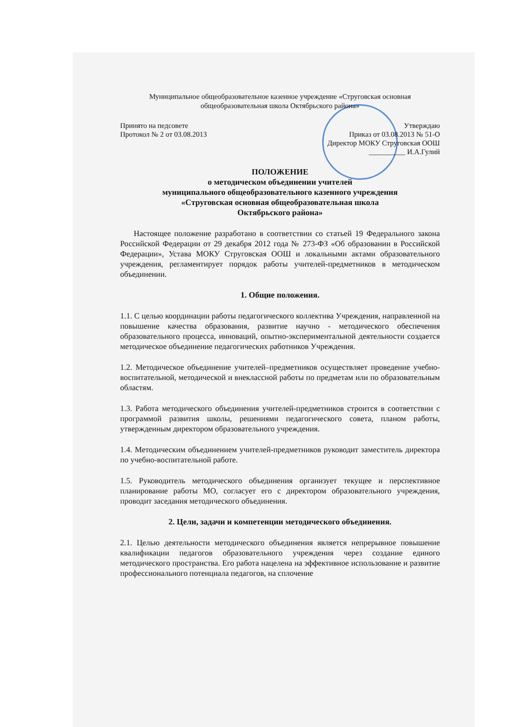Муниципальное общеобразовательное казенное учреждение «Струговская основная общеобразовательная школа Октябрьского района»
Принято на педсовете Утверждаю
Протокол № 2 от 03.08.2013 Приказ от 03.08.2013 № 51-О
Директор МОКУ Струговская ООШ
__________ И.А.Гулий
ПОЛОЖЕНИЕ
о методическом объединении учителей
муниципального общеобразовательного казенного учреждения
«Струговская основная общеобразовательная школа
Октябрьского района»
Настоящее положение разработано в соответствии со статьей 19 Федерального закона Российской Федерации от 29 декабря 2012 года № 273-ФЗ «Об образовании в Российской Федерации», Устава МОКУ Струговская ООШ и локальными актами образовательного учреждения, регламентирует порядок работы учителей-предметников в методическом объединении.
1. Общие положения.
1.1. С целью координации работы педагогического коллектива Учреждения, направленной на повышение качества образования, развитие научно - методического обеспечения образовательного процесса, инноваций, опытно-экспериментальной деятельности создается методическое объединение педагогических работников Учреждения.
1.2. Методическое объединение учителей–предметников осуществляет проведение учебно-воспитательной, методической и внеклассной работы по предметам или по образовательным областям.
1.3. Работа методического объединения учителей-предметников строится в соответствии с программой развития школы, решениями педагогического совета, планом работы, утвержденным директором образовательного учреждения.
1.4. Методическим объединением учителей-предметников руководит заместитель директора по учебно-воспитательной работе.
1.5. Руководитель методического объединения организует текущее и перспективное планирование работы МО, согласует его с директором образовательного учреждения, проводит заседания методического объединения.
2. Цели, задачи и компетенции методического объединения.
2.1. Целью деятельности методического объединения является непрерывное повышение квалификации педагогов образовательного учреждения через создание единого методического пространства. Его работа нацелена на эффективное использование и развитие профессионального потенциала педагогов, на сплочение